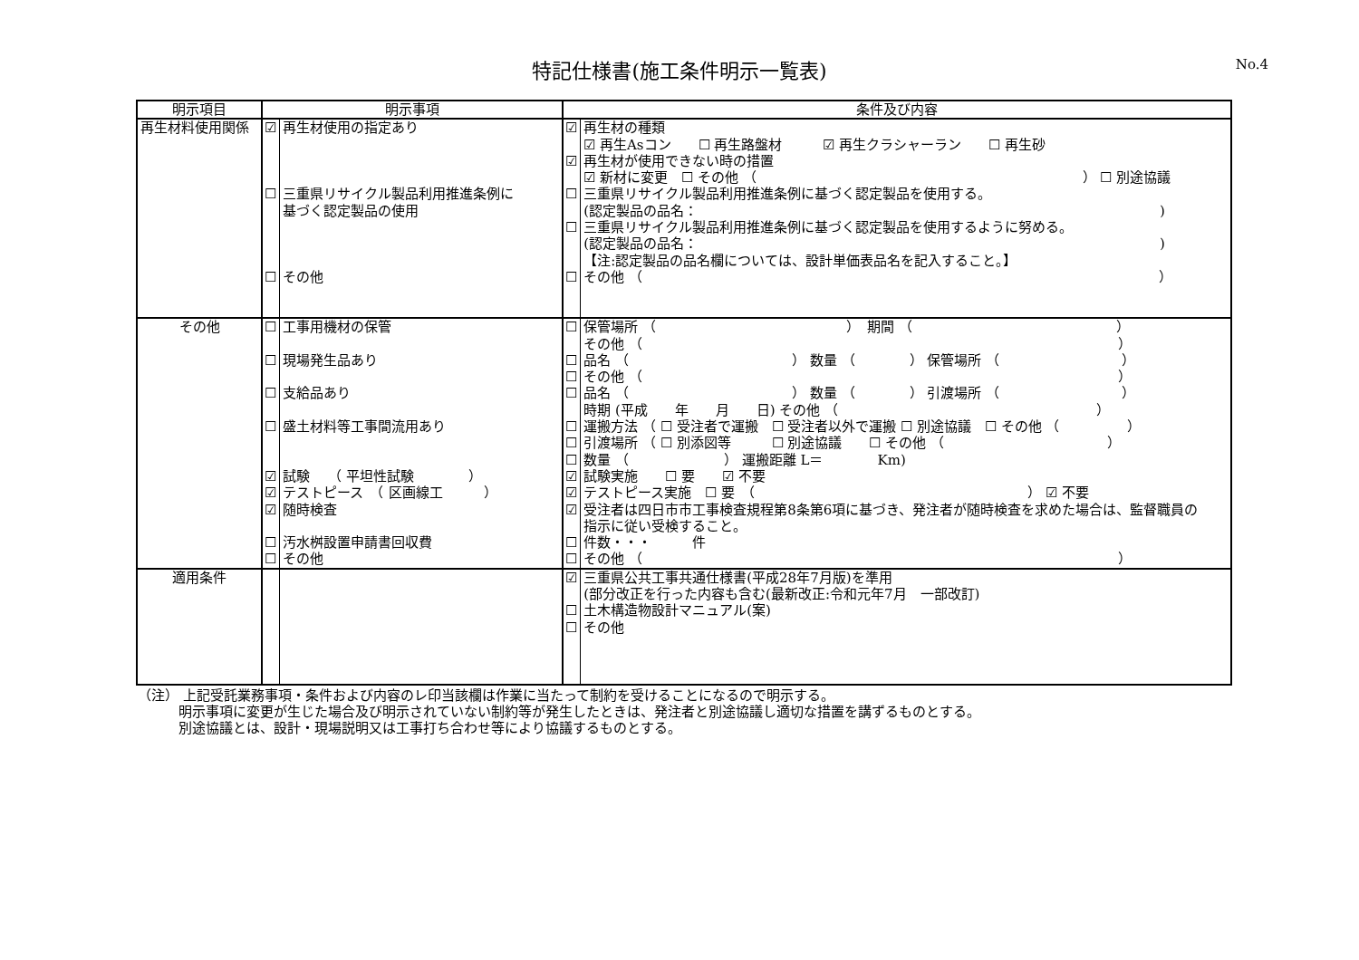特記仕様書(施工条件明示一覧表) No.4
| 明示項目 | 明示事項 | | 条件及び内容 | |
| --- | --- | --- | --- | --- |
| 再生材料使用関係 | ☑ ☐ ☐ | 再生材使用の指定あり 三重県リサイクル製品利用推進条例に 基づく認定製品の使用 その他 | ☑ ☑ ☐ ☐ ☐ | 再生材の種類 ☑ 再生Asコン ☐ 再生路盤材 ☑ 再生クラシャーラン ☐ 再生砂 再生材が使用できない時の措置 ☑ 新材に変更 ☐ その他 （ ） ☐ 別途協議 三重県リサイクル製品利用推進条例に基づく認定製品を使用する。 (認定製品の品名： ) 三重県リサイクル製品利用推進条例に基づく認定製品を使用するように努める。 (認定製品の品名： ) 【注:認定製品の品名欄については、設計単価表品名を記入すること。】 その他 （ ） |
| その他 | ☐ ☐ ☐ ☐ ☑ ☑ ☑ ☐ ☐ | 工事用機材の保管 現場発生品あり 支給品あり 盛土材料等工事間流用あり 試験 （ 平坦性試験 ） テストピース （ 区画線工 ） 随時検査 汚水桝設置申請書回収費 その他 | ☐ ☐ ☐ ☐ ☐ ☐ ☐ ☑ ☑ ☑ ☐ ☐ | 保管場所 （ ） 期間 （ ） その他 （ ） 品名 （ ） 数量 （ ） 保管場所 （ ） その他 （ ） 品名 （ ） 数量 （ ） 引渡場所 （ ） 時期 (平成 年 月 日) その他 （ ） 運搬方法 （ ☐ 受注者で運搬 ☐ 受注者以外で運搬 ☐ 別途協議 ☐ その他 （ ） 引渡場所 （ ☐ 別添図等 ☐ 別途協議 ☐ その他 （ ） 数量 （ ） 運搬距離 L＝ Km) 試験実施 ☐ 要 ☑ 不要 テストピース実施 ☐ 要 （ ） ☑ 不要 受注者は四日市市工事検査規程第8条第6項に基づき、発注者が随時検査を求めた場合は、監督職員の 指示に従い受検すること。 件数・・・ 件 その他 （ ） |
| 適用条件 | | | ☑ ☐ ☐ | 三重県公共工事共通仕様書(平成28年7月版)を準用 (部分改正を行った内容も含む(最新改正:令和元年7月 一部改訂) 土木構造物設計マニュアル(案) その他 |
（注） 上記受託業務事項・条件および内容のレ印当該欄は作業に当たって制約を受けることになるので明示する。
　　　明示事項に変更が生じた場合及び明示されていない制約等が発生したときは、発注者と別途協議し適切な措置を講ずるものとする。
　　　別途協議とは、設計・現場説明又は工事打ち合わせ等により協議するものとする。